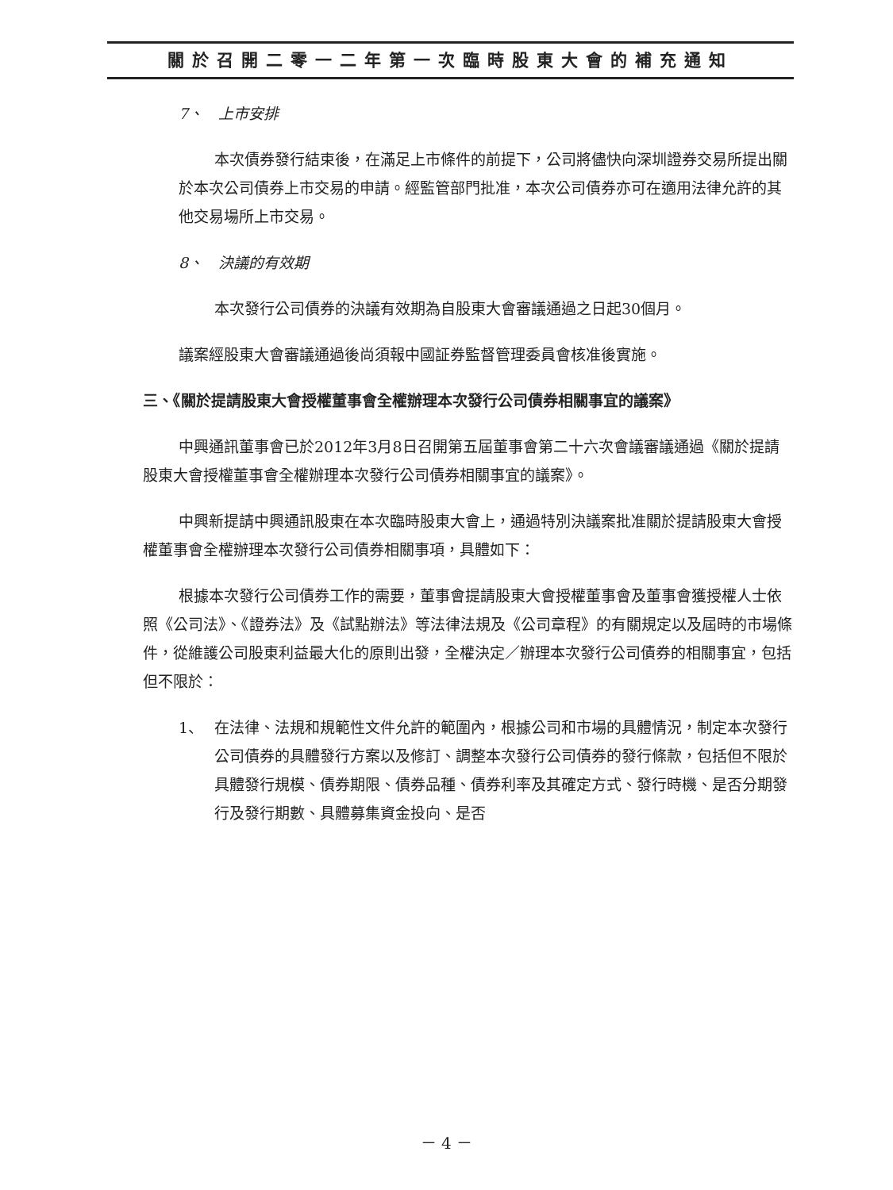關於召開二零一二年第一次臨時股東大會的補充通知
7、　上市安排
本次債券發行結束後，在滿足上市條件的前提下，公司將儘快向深圳證券交易所提出關於本次公司債券上市交易的申請。經監管部門批准，本次公司債券亦可在適用法律允許的其他交易場所上市交易。
8、　決議的有效期
本次發行公司債券的決議有效期為自股東大會審議通過之日起30個月。
議案經股東大會審議通過後尚須報中國証券監督管理委員會核准後實施。
三、《關於提請股東大會授權董事會全權辦理本次發行公司債券相關事宜的議案》
中興通訊董事會已於2012年3月8日召開第五屆董事會第二十六次會議審議通過《關於提請股東大會授權董事會全權辦理本次發行公司債券相關事宜的議案》。
中興新提請中興通訊股東在本次臨時股東大會上，通過特別決議案批准關於提請股東大會授權董事會全權辦理本次發行公司債券相關事項，具體如下：
根據本次發行公司債券工作的需要，董事會提請股東大會授權董事會及董事會獲授權人士依照《公司法》、《證券法》及《試點辦法》等法律法規及《公司章程》的有關規定以及屆時的市場條件，從維護公司股東利益最大化的原則出發，全權決定／辦理本次發行公司債券的相關事宜，包括但不限於：
1、 在法律、法規和規範性文件允許的範圍內，根據公司和市場的具體情況，制定本次發行公司債券的具體發行方案以及修訂、調整本次發行公司債券的發行條款，包括但不限於具體發行規模、債券期限、債券品種、債券利率及其確定方式、發行時機、是否分期發行及發行期數、具體募集資金投向、是否
－ 4 －